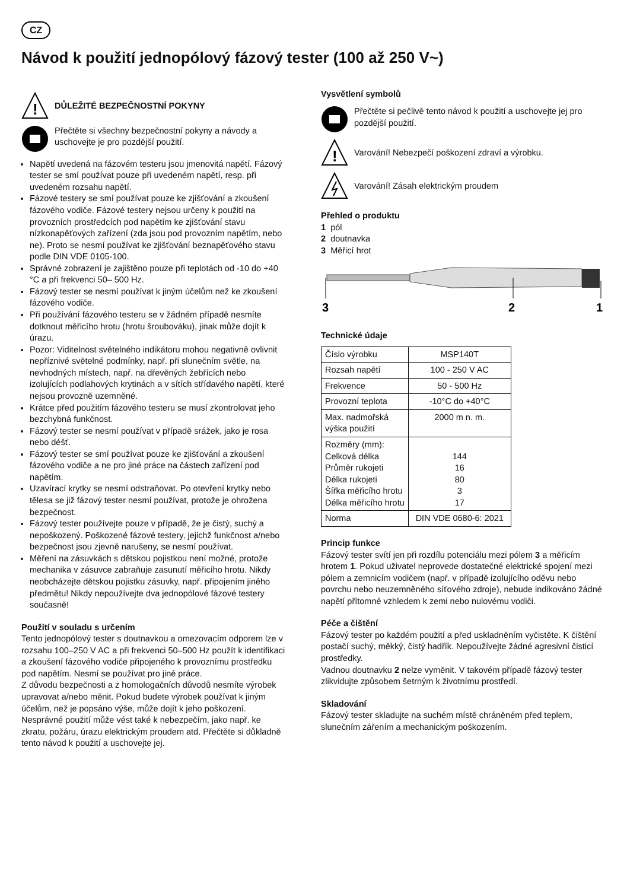CZ
Návod k použití jednopólový fázový tester (100 až 250 V~)
!
DŮLEŽITÉ BEZPEČNOSTNÍ POKYNY
Přečtěte si všechny bezpečnostní pokyny a návody a uschovejte je pro pozdější použití.
Napětí uvedená na fázovém testeru jsou jmenovitá napětí. Fázový tester se smí používat pouze při uvedeném napětí, resp. při uvedeném rozsahu napětí.
Fázové testery se smí používat pouze ke zjišťování a zkoušení fázového vodiče. Fázové testery nejsou určeny k použití na provozních prostředcích pod napětím ke zjišťování stavu nízkonapěťových zařízení (zda jsou pod provozním napětím, nebo ne). Proto se nesmí používat ke zjišťování beznapěťového stavu podle DIN VDE 0105-100.
Správné zobrazení je zajištěno pouze při teplotách od -10 do +40 °C a při frekvenci 50– 500 Hz.
Fázový tester se nesmí používat k jiným účelům než ke zkoušení fázového vodiče.
Při používání fázového testeru se v žádném případě nesmíte dotknout měřicího hrotu (hrotu šroubováku), jinak může dojít k úrazu.
Pozor: Viditelnost světelného indikátoru mohou negativně ovlivnit nepříznivé světelné podmínky, např. při slunečním světle, na nevhodných místech, např. na dřevěných žebřících nebo izolujících podlahových krytinách a v sítích střídavého napětí, které nejsou provozně uzemněné.
Krátce před použitím fázového testeru se musí zkontrolovat jeho bezchybná funkčnost.
Fázový tester se nesmí používat v případě srážek, jako je rosa nebo déšť.
Fázový tester se smí používat pouze ke zjišťování a zkoušení fázového vodiče a ne pro jiné práce na částech zařízení pod napětím.
Uzavírací krytky se nesmí odstraňovat. Po otevření krytky nebo tělesa se již fázový tester nesmí používat, protože je ohrožena bezpečnost.
Fázový tester používejte pouze v případě, že je čistý, suchý a nepoškozený. Poškozené fázové testery, jejichž funkčnost a/nebo bezpečnost jsou zjevně narušeny, se nesmí používat.
Měření na zásuvkách s dětskou pojistkou není možné, protože mechanika v zásuvce zabraňuje zasunutí měřicího hrotu. Nikdy neobcházejte dětskou pojistku zásuvky, např. připojením jiného předmětu! Nikdy nepoužívejte dva jednopólové fázové testery současně!
Použití v souladu s určením
Tento jednopólový tester s doutnavkou a omezovacím odporem lze v rozsahu 100–250 V AC a při frekvenci 50–500 Hz použít k identifikaci a zkoušení fázového vodiče připojeného k provoznímu prostředku pod napětím. Nesmí se používat pro jiné práce.
Z důvodu bezpečnosti a z homologačních důvodů nesmíte výrobek upravovat a/nebo měnit. Pokud budete výrobek používat k jiným účelům, než je popsáno výše, může dojít k jeho poškození. Nesprávné použití může vést také k nebezpečím, jako např. ke zkratu, požáru, úrazu elektrickým proudem atd. Přečtěte si důkladně tento návod k použití a uschovejte jej.
Vysvětlení symbolů
Přečtěte si pečlivě tento návod k použití a uschovejte jej pro pozdější použití.
!
Varování! Nebezpečí poškození zdraví a výrobku.
Varování! Zásah elektrickým proudem
Přehled o produktu
1 pól
2 doutnavka
3 Měřicí hrot
3
2
1
Technické údaje
| Číslo výrobku | MSP140T |
| Rozsah napětí | 100 - 250 V AC |
| Frekvence | 50 - 500 Hz |
| Provozní teplota | -10°C do +40°C |
| Max. nadmořská výška použití | 2000 m n. m. |
| Rozměry (mm): Celková délka Průměr rukojeti Délka rukojeti Šířka měřicího hrotu Délka měřicího hrotu | 144 16 80 3 17 |
| Norma | DIN VDE 0680-6: 2021 |
Princip funkce
Fázový tester svítí jen při rozdílu potenciálu mezi pólem 3 a měřicím hrotem 1. Pokud uživatel neprovede dostatečné elektrické spojení mezi pólem a zemnicím vodičem (např. v případě izolujícího oděvu nebo povrchu nebo neuzemněného síťového zdroje), nebude indikováno žádné napětí přítomné vzhledem k zemi nebo nulovému vodiči.
Péče a čištění
Fázový tester po každém použití a před uskladněním vyčistěte. K čištění postačí suchý, měkký, čistý hadřík. Nepoužívejte žádné agresivní čisticí prostředky.
Vadnou doutnavku 2 nelze vyměnit. V takovém případě fázový tester zlikvidujte způsobem šetrným k životnímu prostředí.
Skladování
Fázový tester skladujte na suchém místě chráněném před teplem, slunečním zářením a mechanickým poškozením.